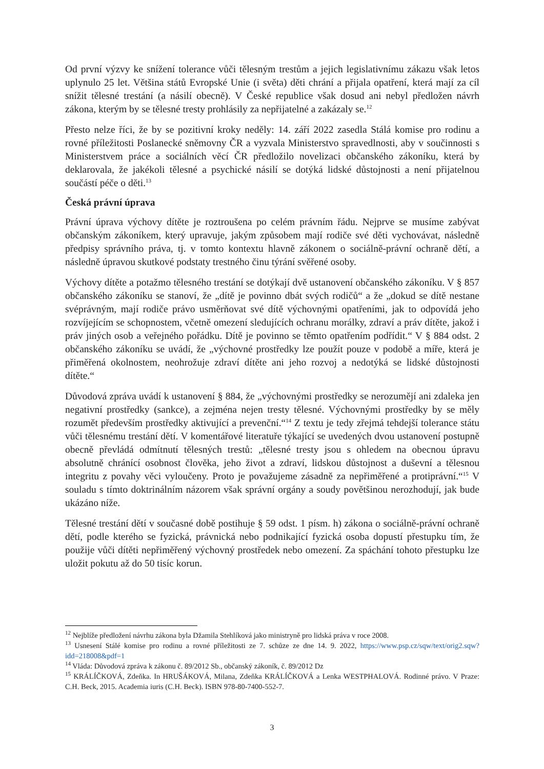Od první výzvy ke snížení tolerance vůči tělesným trestům a jejich legislativnímu zákazu však letos uplynulo 25 let. Většina států Evropské Unie (i světa) děti chrání a přijala opatření, která mají za cíl snížit tělesné trestání (a násilí obecně). V České republice však dosud ani nebyl předložen návrh zákona, kterým by se tělesné tresty prohlásily za nepřijatelné a zakázaly se.<sup>12</sup>
Přesto nelze říci, že by se pozitivní kroky neděly: 14. září 2022 zasedla Stálá komise pro rodinu a rovné příležitosti Poslanecké sněmovny ČR a vyzvala Ministerstvo spravedlnosti, aby v součinnosti s Ministerstvem práce a sociálních věcí ČR předložilo novelizaci občanského zákoníku, která by deklarovala, že jakékoli tělesné a psychické násilí se dotýká lidské důstojnosti a není přijatelnou součástí péče o děti.<sup>13</sup>
Česká právní úprava
Právní úprava výchovy dítěte je roztroušena po celém právním řádu. Nejprve se musíme zabývat občanským zákoníkem, který upravuje, jakým způsobem mají rodiče své děti vychovávat, následně předpisy správního práva, tj. v tomto kontextu hlavně zákonem o sociálně-právní ochraně dětí, a následně úpravou skutkové podstaty trestného činu týrání svěřené osoby.
Výchovy dítěte a potažmo tělesného trestání se dotýkají dvě ustanovení občanského zákoníku. V § 857 občanského zákoníku se stanoví, že „dítě je povinno dbát svých rodičů“ a že „dokud se dítě nestane svéprávným, mají rodiče právo usměrňovat své dítě výchovnými opatřeními, jak to odpovídá jeho rozvíjejícím se schopnostem, včetně omezení sledujících ochranu morálky, zdraví a práv dítěte, jakož i práv jiných osob a veřejného pořádku. Dítě je povinno se těmto opatřením podřídit.“ V § 884 odst. 2 občanského zákoníku se uvádí, že „výchovné prostředky lze použít pouze v podobě a míře, která je přiměřená okolnostem, neohrožuje zdraví dítěte ani jeho rozvoj a nedotýká se lidské důstojnosti dítěte.“
Důvodová zpráva uvádí k ustanovení § 884, že „výchovnými prostředky se nerozumějí ani zdaleka jen negativní prostředky (sankce), a zejména nejen tresty tělesné. Výchovnými prostředky by se měly rozumět především prostředky aktivující a prevenční.“<sup>14</sup> Z textu je tedy zřejmá tehdejší tolerance státu vůči tělesnému trestání dětí. V komentářové literatuře týkající se uvedených dvou ustanovení postupně obecně převládá odmítnutí tělesných trestů: „tělesné tresty jsou s ohledem na obecnou úpravu absolutně chránící osobnost člověka, jeho život a zdraví, lidskou důstojnost a duševní a tělesnou integritu z povahy věci vyloučeny. Proto je považujeme zásadně za nepřiměřené a protiprávní.“<sup>15</sup> V souladu s tímto doktrinálním názorem však správní orgány a soudy povětšinou nerozhodují, jak bude ukázáno níže.
Tělesné trestání dětí v současné době postihuje § 59 odst. 1 písm. h) zákona o sociálně-právní ochraně dětí, podle kterého se fyzická, právnická nebo podnikající fyzická osoba dopustí přestupku tím, že použije vůči dítěti nepřiměřený výchovný prostředek nebo omezení. Za spáchání tohoto přestupku lze uložit pokutu až do 50 tisíc korun.
<sup>12</sup> Nejblíže předložení návrhu zákona byla Džamila Stehlíková jako ministryně pro lidská práva v roce 2008.
<sup>13</sup> Usnesení Stálé komise pro rodinu a rovné příležitosti ze 7. schůze ze dne 14. 9. 2022, https://www.psp.cz/sqw/text/orig2.sqw?idd=218008&pdf=1
<sup>14</sup> Vláda: Důvodová zpráva k zákonu č. 89/2012 Sb., občanský zákoník, č. 89/2012 Dz
<sup>15</sup> KRÁLÍČKOVÁ, Zdeňka. In HRUŠÁKOVÁ, Milana, Zdeňka KRÁLÍČKOVÁ a Lenka WESTPHALOVÁ. Rodinné právo. V Praze: C.H. Beck, 2015. Academia iuris (C.H. Beck). ISBN 978-80-7400-552-7.
3